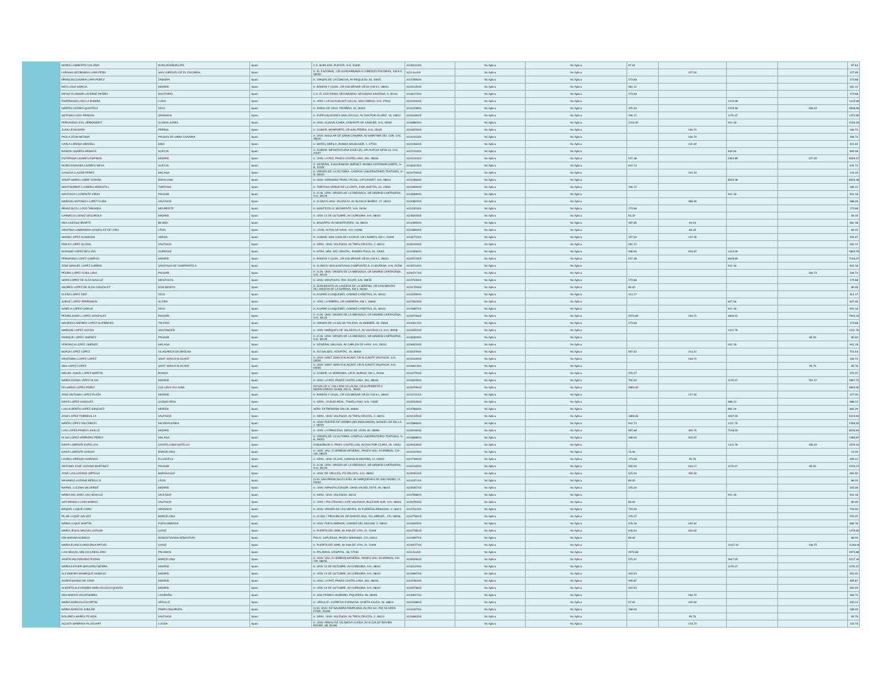| NEREA LAMBERTO COLOMO | BURLADA/BURLATA | Spain | C.S. BURLADA, FUENTE, S-N, 31600 | XXX9141XX | No Aplica | No Aplica | 97.64 | | | | 97.64 |
| LARISSA GEOBANINA LARA PEÑA | SAN LORENZO DE EL ESCORIAL | Spain | H. EL ESCORIAL, CR GUADARRAMA S LORENZO ESCORIAL, KM 6.2, 28200 | XXX AxxXX | No Aplica | No Aplica | | 127.00 | | | 127.00 |
| FRANCISCO MARIA LARA PEREZ | ZAMORA | Spain | H. VIRGEN DE LA CONCHA, AV REQUEJO, 35, 49022 | XXX7590XX | No Aplica | No Aplica | 173.68 | | | | 173.68 |
| INES LASO GARCIA | MADRID | Spain | H. RAMON Y CAJAL, CR COLMENAR VIEJO, KM 9,1, 28034 | XXX6125XX | No Aplica | No Aplica | 281.12 | | | | 281.12 |
| DIEGO VLADIMIR LAVERDE PATIÑO | DOCTORAL | Spain | C.S. EL DOCTORAL-VECINDARIO, SEGUNDO SANTANA, 5, 35110 | XXX6174XX | No Aplica | No Aplica | 173.68 | | | | 173.68 |
| ESPERANZA LAVILLA RUBIRA | LUGO | Spain | H. UNIV. LUCUS AUGUSTI (HULA), SAN CIBRAO, S-N, 27004 | XXX1916XX | No Aplica | No Aplica | | | 1415.08 | | 1415.08 |
| MARTIN LAZARO QUINTELA | VIGO | Spain | H. XERAL DE VIGO, PIZARRO, 22, 36204 | XXX4228XX | No Aplica | No Aplica | 379.10 | | 2470.58 | 158.40 | 3008.08 |
| ANTONIO LAZO PRADOS | GRANADA | Spain | H. ESPECIALIDADES SAN CECILIO, AV DOCTOR OLORIZ, 16, 18012 | XXX0180XX | No Aplica | No Aplica | 196.12 | | 1176.47 | | 1372.59 |
| FERNANDO LEAL HERNANDEZ | GUADALAJARA | Spain | H. UNIV. GUADALAJARA, DONANTE DE SANGRE, S-N, 19002 | XXX9892XX | No Aplica | No Aplica | 1215.00 | | 941.18 | | 2156.18 |
| JUAN LEON MATA | FERROL | Spain | H. COMAR. MONFORTE, CR SAN PEDRO, S-N, 15405 | XXX2670XX | No Aplica | No Aplica | | 166.74 | | | 166.74 |
| PAULA LEON MEDINA | PALMAS DE GRAN CANARIA | Spain | H. UNIV. INSULAR DE GRAN CANARIA, AV MARITIMA DEL SUR, S-N, 35016 | XXX2415XX | No Aplica | No Aplica | | 166.74 | | | 166.74 |
| CARLA LIRIANA GRANELL | MAO | Spain | H. MATEU ORFILA, RONDA MALBUGER, 1, 07703 | XXX1066XX | No Aplica | No Aplica | | 101.62 | | | 101.62 |
| RAMON LINARES ARMADA | HUELVA | Spain | H. COMAR. INFANTA ELENA (HUELVA), CR HUELVA SEVILLA, S-N, 21007 | XXX7434XX | No Aplica | No Aplica | | | 849.06 | | 849.06 |
| ESTEFANIA LINARES ESPINOS | MADRID | Spain | H. UNIV. LA PAZ, PASEO CASTELLANA, 261, 28046 | XXX1164XX | No Aplica | No Aplica | 537.38 | | 5394.89 | 127.00 | 6059.27 |
| NURIA AZAHARA LINARES MESA | HUELVA | Spain | H. GENERAL JUAN RAMON JIMENEZ, RONDA EXTERIOR NORTE, S-N, 21005 | XXX6313XX | No Aplica | No Aplica | 944.74 | | | | 944.74 |
| CASILDA LLACER PEREZ | MALAGA | Spain | H. VIRGEN DE LA VICTORIA, CAMPUS UNIVERSITARIO TEATINOS, S-N, 29010 | XXX4790XX | No Aplica | No Aplica | | 144.33 | | | 144.33 |
| JOSEP MARIA LLIBRE CODINA | BADALONA | Spain | H. UNIV. GERMANS TRIAS I PUJOL, CR CANYET, S-N, 08916 | XXX2360XX | No Aplica | No Aplica | | | 8515.38 | | 8515.38 |
| MONTSERRAT LLOBERA SERENTILL | TORTOSA | Spain | H. TORTOSA VERGE DE LA CINTA, ESPLANETES, 44, 43500 | XXX0090XX | No Aplica | No Aplica | 196.12 | | | | 196.12 |
| SANTIAGO LLORENTE VIÑAS | PALMAR | Spain | H. CLIN. UNIV. VIRGEN DE LA ARRIXACA, CR MADRID CARTAGENA, S-N, 30120 | XXX6399XX | No Aplica | No Aplica | | | 941.18 | | 941.18 |
| MARCOS ANTONIO LLORET DURA | VALENCIA | Spain | H. CLINICO UNIV. VALENCIA, AV BLASCO IBAÑEZ, 17, 46010 | XXX0822XX | No Aplica | No Aplica | | 288.09 | | | 288.09 |
| FRANCISCO LLOVO TABOADA | MOURENTE | Spain | H. MONTECELO, MOURENTE, S-N, 36164 | XXX1524XX | No Aplica | No Aplica | 173.68 | | | | 173.68 |
| CARMELO LOINAZ SEGUROLA | MADRID | Spain | H. UNIV 12 DE OCTUBRE, AV CORDOBA, S-N, 28041 | XXX6203XX | No Aplica | No Aplica | 56.32 | | | | 56.32 |
| ANA LOIZAGA IRIARTE | BILBAO | Spain | H. BASURTO, AV MONTEVIDEO, 18, 48013 | XXX2995XX | No Aplica | No Aplica | 487.85 | 93.53 | | | 581.38 |
| CRISTINA LOMBARDIA GONZALEZ DE LERA | LEON | Spain | H. LEON, ALTOS DE NAVA, S-N, 24008 | XXX2894XX | No Aplica | No Aplica | | 83.45 | | | 83.45 |
| SIMON LOPEZ ALAMINOS | UBEDA | Spain | H. COMAR. SAN JUAN DE LA CRUZ, CR LINARES, KM 1, 23400 | XXX5772XX | No Aplica | No Aplica | 197.52 | 137.45 | | | 334.97 |
| EMILIO LOPEZ ALCINA | VALENCIA | Spain | H. GRAL. UNIV. VALENCIA, AV TRES CRUCES, 2, 46014 | XXX0194XX | No Aplica | No Aplica | 281.12 | | | | 281.12 |
| DIONISIO LOPEZ BELLIDO | OURENSE | Spain | H. NTRA. SRA. DEL CRISTAL, RAMON PUGA, 54, 32005 | XXX4656XX | No Aplica | No Aplica | 468.00 | 920.67 | 1415.09 | | 2803.76 |
| FERNANDO LOPEZ CAMPOS | MADRID | Spain | H. RAMON Y CAJAL, CR COLMENAR VIEJO, KM 9,1, 28034 | XXX5733XX | No Aplica | No Aplica | 537.38 | | 6628.69 | | 7166.07 |
| JOSE MANUEL LOPEZ CARRAL | SANTIAGO DE COMPOSTELA | Spain | H. CLINICO UNIV.SANTIAGO COMPOSTELA, CHOUPANA, S-N, 15706 | XXX5744XX | No Aplica | No Aplica | | | 941.18 | | 941.18 |
| PEDRO LOPEZ CUBILLANA | PALMAR | Spain | H. CLIN. UNIV. VIRGEN DE LA ARRIXACA, CR MADRID CARTAGENA, S-N, 30120 | XXX0717XX | No Aplica | No Aplica | | | | 166.74 | 166.74 |
| SOFIA LOPEZ DE ALDA BAULUZ | MOSTOLES | Spain | H. UNIV. MOSTOLES, RIO JUCAR, S-N, 28935 | XXX7330XX | No Aplica | No Aplica | 173.68 | | | | 173.68 |
| ANDRES LOPEZ DE ALDA GONZALEZ | DON BENITO | Spain | H. DON BENITO-VILLANUEVA DE LA SERENA, CR DON BENITO VILLANUEVA DE LA SERENA, KM 3, 06400 | XXX1753XX | No Aplica | No Aplica | 89.00 | | | | 89.00 |
| ELENA LOPEZ DIEZ | VIGO | Spain | H. ALVARO CUNQUEIRO, CAMINO CAÑOTAIS, 44, 36312 | XXX2290XX | No Aplica | No Aplica | 314.17 | | | | 314.17 |
| JORGE LOPEZ FERRANDIS | ALZIRA | Spain | H. UNIV. LA RIBERA, CR CORBERA, KM 1, 46600 | XXX7623XX | No Aplica | No Aplica | | | 847.06 | | 847.06 |
| SABELA LOPEZ GARCIA | VIGO | Spain | H. ALVARO CUNQUEIRO, CAMINO CAÑOTAIS, 44, 36312 | XXX5897XX | No Aplica | No Aplica | | | 941.18 | | 941.18 |
| PEDRO ANGEL LOPEZ GONZALEZ | PALMAR | Spain | H. CLIN. UNIV. VIRGEN DE LA ARRIXACA, CR MADRID CARTAGENA, S-N, 30120 | XXX9746XX | No Aplica | No Aplica | 2973.68 | 166.74 | 4800.01 | | 7940.43 |
| MAURICIO ANDRES LOPEZ GUERRERO | TOLEDO | Spain | H. VIRGEN DE LA SALUD TOLEDO, AV BARBER, 30, 45004 | XXX4614XX | No Aplica | No Aplica | 173.68 | | | | 173.68 |
| MARCOS LOPEZ HOYOS | SANTANDER | Spain | H. UNIV. MARQUES DE VALDECILLA, AV VALDECILLA, S-N, 39008 | XXX2554XX | No Aplica | No Aplica | | | 1411.76 | | 1411.76 |
| ENRIQUE LOPEZ JIMENEZ | PALMAR | Spain | H. CLIN. UNIV. VIRGEN DE LA ARRIXACA, CR MADRID CARTAGENA, S-N, 30120 | XXX6393XX | No Aplica | No Aplica | | | | 85.50 | 85.50 |
| VERONICA LOPEZ JIMENEZ | MALAGA | Spain | H. GENERAL MALAGA, AV CARLOS DE HAYA, S-N, 29010 | XXX6020XX | No Aplica | No Aplica | | | 941.18 | | 941.18 |
| BORJA LOPEZ LOPEZ | VILAGARCIA DE AROUSA | Spain | H. DO SALNES, HOSPITAL, 30, 36600 | XXX5379XX | No Aplica | No Aplica | 507.42 | 214.21 | | | 721.63 |
| CRISTOBAL LOPEZ LOPEZ | SANT JOAN D'ALACANT | Spain | H. UNIV. SANT JOAN D'ALACANT, CR ALICANTE VALENCIA, S-N, 03550 | XXX5449XX | No Aplica | No Aplica | | 166.74 | | | 166.74 |
| ANA LOPEZ LOPEZ | SANT JOAN D'ALACANT | Spain | H. UNIV. SANT JOAN D'ALACANT, CR ALICANTE VALENCIA, S-N, 03550 | XXX6613XX | No Aplica | No Aplica | | | | 95.76 | 95.76 |
| MIGUEL ANGEL LOPEZ MARTIN | RONDA | Spain | H. COMAR. LA SERRANIA, CR EL BURGO, KM 1, 29400 | XXX2770XX | No Aplica | No Aplica | 370.37 | | | | 370.37 |
| MARIA OVIDIA LOPEZ OLIVA | MADRID | Spain | H. UNIV. LA PAZ, PASEO CASTELLANA, 261, 28046 | XXX6035XX | No Aplica | No Aplica | 700.00 | | 1176.47 | 791.27 | 2667.74 |
| EDUARDO LOPEZ PEREZ | COLLADO VILLALBA | Spain | IDCSALUD H. COLLADO VILLALBA, CR ALPEDRETE A MORALZARZAL M-608, KM 41, 28400 | XXX0799XX | No Aplica | No Aplica | 2800.00 | | | | 2800.00 |
| JOSE ANTONIO LOPEZ PLAZA | MADRID | Spain | H. RAMON Y CAJAL, CR COLMENAR VIEJO, KM 9,1, 28034 | XXX1711XX | No Aplica | No Aplica | | 127.00 | | | 127.00 |
| DAVID LOPEZ SANCHEZ | CIUDAD REAL | Spain | H. GRAL. CIUDAD REAL, TOMELLOSO, S-N, 13005 | XXX5328XX | No Aplica | No Aplica | | | 988.24 | | 988.24 |
| LUIS ALBERTO LOPEZ SANCHEZ | MERIDA | Spain | SERV. EXTREMEÑO SALUD, 06800 | XXX7660XX | No Aplica | No Aplica | | | 865.29 | | 865.29 |
| JOSE LOPEZ TORRECILLA | VALENCIA | Spain | H. GRAL. UNIV. VALENCIA, AV TRES CRUCES, 2, 46014 | XXX1425XX | No Aplica | No Aplica | 1896.08 | | 3207.55 | | 5103.63 |
| MARTA LOPEZ VALCARCEL | MAJADAHONDA | Spain | H. UNIV. PUERTA DE HIERRO (MAJADAHONDA), MANUEL DE FALLA, 1, 28222 | XXX5866XX | No Aplica | No Aplica | 944.74 | | 1411.76 | | 2356.50 |
| LUIS LOPEZ-FANDO LAVALLE | MADRID | Spain | H. UNIV. LA PRINCESA, DIEGO DE LEON, 62, 28006 | XXX6166XX | No Aplica | No Aplica | 587.68 | 490.76 | 7148.50 | | 8226.94 |
| ELISA LOPEZ-HERRERO PEREZ | MALAGA | Spain | H. VIRGEN DE LA VICTORIA, CAMPUS UNIVERSITARIO TEATINOS, S-N, 29010 | XXX8088XX | No Aplica | No Aplica | 468.00 | 920.67 | | | 1388.67 |
| DAVID LORENTE ESTELLES | CASTELLON/CASTELLO | Spain | CONSORCIO H. PROV. CASTELLON, AV DOCTOR CLARA, 19, 12002 | XXX9428XX | No Aplica | No Aplica | | | 1411.76 | 158.40 | 1570.16 |
| DAVID LORENTE GARCIA | BARCELONA | Spain | H. UNIV. VALL D HEBRON-GENERAL, PASEO VALL D'HEBRON, 119-129, 08035 | XXX4223XX | No Aplica | No Aplica | 15.00 | | | | 15.00 |
| LAURA LORENZO SORIANO | ELCHE/ELX | Spain | H. GRAL. UNIV. ELCHE, CAMINO ALMAZARA, 11, 03203 | XXX7390XX | No Aplica | No Aplica | 173.68 | 95.76 | | | 269.44 |
| ANTONIO JOSE LOZANO MARTINEZ | PALMAR | Spain | H. CLIN. UNIV. VIRGEN DE LA ARRIXACA, CR MADRID CARTAGENA, S-N, 30120 | XXX4165XX | No Aplica | No Aplica | 555.00 | 616.17 | 1176.47 | 85.50 | 2433.14 |
| JOSE LUIS LOZANO ORTEGA | BARAKALDO | Spain | H. UNIV. DE CRUCES, PZ CRUCES, S-N, 48903 | XXX9454XX | No Aplica | No Aplica | 515.00 | 450.50 | | | 965.50 |
| MAXIMINO LOZANO REBOLLO | LEON | Spain | CLIN. SAN FRANCISCO LEON, AV MARQUESES DE SAN ISIDRO, 11, 24004 | XXX3371XX | No Aplica | No Aplica | 89.00 | | | | 89.00 |
| RAFAEL LUCENA VALVERDE | MADRID | Spain | H. UNIV. INFANTA LEONOR, GRAN VIA DEL ESTE, 80, 28031 | XXX5057XX | No Aplica | No Aplica | 325.00 | | | | 325.00 |
| MARIA DEL MAR LUIS HIDALGO | VALENCIA | Spain | H. GRAL. UNIV. VALENCIA, 46014 | XXX7958XX | No Aplica | No Aplica | | | 941.18 | | 941.18 |
| SATURNINO LUJAN MARCO | VALENCIA | Spain | H. UNIV. I POLITECNIC LA FE VALENCIA, BULEVAR SUR, S-N, 46026 | XXX0762XX | No Aplica | No Aplica | 89.00 | | | | 89.00 |
| RAQUEL LUQUE CARO | GRANADA | Spain | H. UNIV. VIRGEN DE LAS NIEVES, AV FUERZAS ARMADAS, 2, 18014 | XXX7512XX | No Aplica | No Aplica | 733.50 | | | | 733.50 |
| PILAR LUQUE GALVEZ | BARCELONA | Spain | H. CLINIC I PROVINCIAL DE BARCELONA, VILLARROEL, 170, 08036 | XXX7780XX | No Aplica | No Aplica | 370.37 | | | | 370.37 |
| MARIA LUQUE MARTIN | FUENLABRADA | Spain | H. UNIV. FUENLABRADA, CAMINO DEL MOLINO, 2, 28942 | XXX2625XX | No Aplica | No Aplica | 676.16 | 192.62 | | | 868.78 |
| MARIA JESUS MACIAS LOZANO | CADIZ | Spain | H. PUERTA DEL MAR, AV ANA DE VIYA, 21, 11009 | XXX7785XX | No Aplica | No Aplica | 646.00 | 633.00 | | | 1279.00 |
| ION MADINA ALBISUA | DONOSTIA/SAN SEBASTIAN | Spain | POLIC. GIPUZKOA, PASEO MIRAMON, 174, 20014 | XXX3997XX | No Aplica | No Aplica | 89.00 | | | | 89.00 |
| MARIA BLANCA MADURGA PATUEL | CADIZ | Spain | H. PUERTA DEL MAR, AV ANA DE VIYA, 21, 11009 | XXX0277XX | No Aplica | No Aplica | | | 11117.31 | 148.75 | 11266.06 |
| LUIS MIGUEL MALCA CABALLERO | PALAMOS | Spain | H. PALAMOS, HOSPITAL, 36, 17230 | XXX AxxXX | No Aplica | No Aplica | 2973.68 | | | | 2973.68 |
| JAVIER MALDONADO PIJOAN | BARCELONA | Spain | H. UNIV. VALL D HEBRON-GENERAL, PASEO VALL D'HEBRON, 119-129, 08035 | XXX6296XX | No Aplica | No Aplica | 570.41 | | 3647.05 | | 4217.46 |
| MARIA ESTHER MANCEBO SIERRA | MADRID | Spain | H. UNIV 12 DE OCTUBRE, AV CORDOBA, S-N, 28041 | XXX0122XX | No Aplica | No Aplica | | | 1176.47 | | 1176.47 |
| ALEJANDRO MANRIQUE MUNICIO | MADRID | Spain | H. UNIV 12 DE OCTUBRE, AV CORDOBA, S-N, 28041 | XXX5697XX | No Aplica | No Aplica | 262.93 | | | | 262.93 |
| AUREA MANSO DE LEMA | MADRID | Spain | H. UNIV. LA PAZ, PASEO CASTELLANA, 261, 28046 | XXX2491XX | No Aplica | No Aplica | 495.87 | | | | 495.87 |
| ALBERTO ALEJANDRO MARCACUZCO QUINTO | MADRID | Spain | H. UNIV 12 DE OCTUBRE, AV CORDOBA, S-N, 28041 | XXX5708XX | No Aplica | No Aplica | 262.93 | | | | 262.93 |
| ANA MARCO VALDENEBRO | LOGROÑO | Spain | H. SAN PEDRO LOGROÑO, PIQUERAS, 98, 26006 | XXX0917XX | No Aplica | No Aplica | | 166.74 | | | 166.74 |
| MARIA MARCOS ESCARTIN | URDULIZ | Spain | H. URDULIZ - ALFREDO ESPINOSA, GOIETA KALEA, 16, 48610 | XXX3188XX | No Aplica | No Aplica | 97.64 | 102.60 | | | 200.24 |
| MARIA MARCOS JUBILAR | PAMPLONA/IRUÑA | Spain | CLIN. UNIV. DE NAVARRA PAMPLONA, AV PIO XII / PIO XII AREN ETOR, 31008 | XXX1627XX | No Aplica | No Aplica | 198.00 | | | | 198.00 |
| DOLORES MARES TEJADA | VALENCIA | Spain | H. GRAL. UNIV. VALENCIA, AV TRES CRUCES, 2, 46014 | XXX6662XX | No Aplica | No Aplica | | 95.76 | | | 95.76 |
| AGUSTI MARFANY PLUCHART | LLEIDA | Spain | H. UNIV. ARNAU DE VILANOVA LLEIDA, AV ALCALDE ROVIRA ROURE, 80, 25198 | | No Aplica | No Aplica | | 133.73 | | | 133.73 |